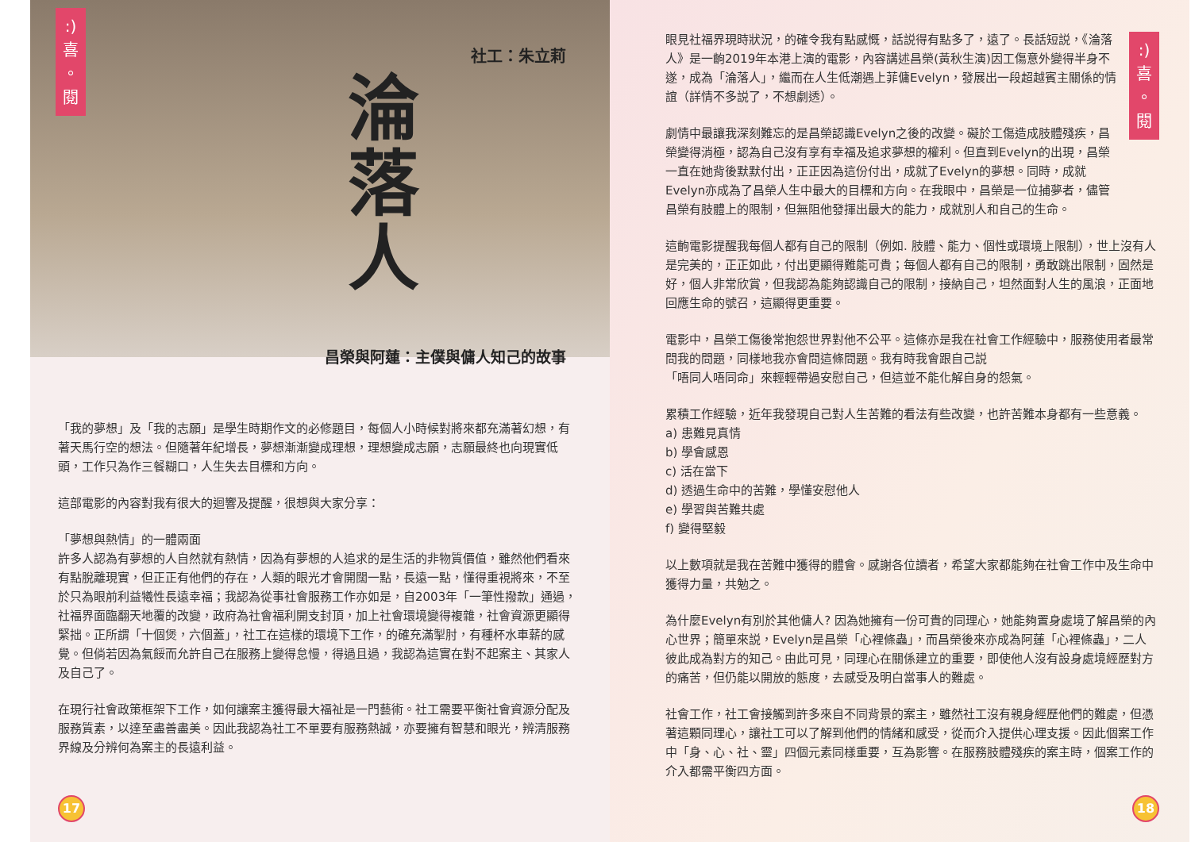:)
喜
。
閱
社工：朱立莉
淪落人
昌榮與阿蓮：主僕與傭人知己的故事
「我的夢想」及「我的志願」是學生時期作文的必修題目，每個人小時候對將來都充滿著幻想，有著天馬行空的想法。但隨著年紀增長，夢想漸漸變成理想，理想變成志願，志願最終也向現實低頭，工作只為作三餐糊口，人生失去目標和方向。
這部電影的內容對我有很大的迴響及提醒，很想與大家分享：
「夢想與熱情」的一體兩面
許多人認為有夢想的人自然就有熱情，因為有夢想的人追求的是生活的非物質價值，雖然他們看來有點脫離現實，但正正有他們的存在，人類的眼光才會開闊一點，長遠一點，懂得重視將來，不至於只為眼前利益犧性長遠幸福；我認為從事社會服務工作亦如是，自2003年「一筆性撥款」通過，社福界面臨翻天地覆的改變，政府為社會福利開支封頂，加上社會環境變得複雜，社會資源更顯得緊拙。正所謂「十個煲，六個蓋」，社工在這樣的環境下工作，的確充滿掣肘，有種杯水車薪的感覺。但倘若因為氣餒而允許自己在服務上變得怠慢，得過且過，我認為這實在對不起案主、其家人及自己了。
在現行社會政策框架下工作，如何讓案主獲得最大福祉是一門藝術。社工需要平衡社會資源分配及服務質素，以達至盡善盡美。因此我認為社工不單要有服務熱誠，亦要擁有智慧和眼光，辨清服務界線及分辨何為案主的長遠利益。
17
:)
喜
。
閱
眼見社福界現時狀況，的確令我有點感慨，話説得有點多了，遠了。長話短説，《淪落人》是一齣2019年本港上演的電影，內容講述昌榮(黃秋生演)因工傷意外變得半身不遂，成為「淪落人」，繼而在人生低潮遇上菲傭Evelyn，發展出一段超越賓主關係的情誼（詳情不多説了，不想劇透）。
劇情中最讓我深刻難忘的是昌榮認識Evelyn之後的改變。礙於工傷造成肢體殘疾，昌榮變得消極，認為自己沒有享有幸福及追求夢想的權利。但直到Evelyn的出現，昌榮一直在她背後默默付出，正正因為這份付出，成就了Evelyn的夢想。同時，成就Evelyn亦成為了昌榮人生中最大的目標和方向。在我眼中，昌榮是一位捕夢者，儘管昌榮有肢體上的限制，但無阻他發揮出最大的能力，成就別人和自己的生命。
這齣電影提醒我每個人都有自己的限制（例如. 肢體、能力、個性或環境上限制），世上沒有人是完美的，正正如此，付出更顯得難能可貴；每個人都有自己的限制，勇敢跳出限制，固然是好，個人非常欣賞，但我認為能夠認識自己的限制，接納自己，坦然面對人生的風浪，正面地回應生命的號召，這顯得更重要。
電影中，昌榮工傷後常抱怨世界對他不公平。這條亦是我在社會工作經驗中，服務使用者最常問我的問題，同樣地我亦會問這條問題。我有時我會跟自己説
「唔同人唔同命」來輕輕帶過安慰自己，但這並不能化解自身的怨氣。
累積工作經驗，近年我發現自己對人生苦難的看法有些改變，也許苦難本身都有一些意義。
a) 患難見真情
b) 學會感恩
c) 活在當下
d) 透過生命中的苦難，學懂安慰他人
e) 學習與苦難共處
f) 變得堅毅
以上數項就是我在苦難中獲得的體會。感謝各位讀者，希望大家都能夠在社會工作中及生命中獲得力量，共勉之。
為什麼Evelyn有別於其他傭人? 因為她擁有一份可貴的同理心，她能夠置身處境了解昌榮的內心世界；簡單來説，Evelyn是昌榮「心裡條蟲」，而昌榮後來亦成為阿蓮「心裡條蟲」，二人彼此成為對方的知己。由此可見，同理心在關係建立的重要，即使他人沒有設身處境經歷對方的痛苦，但仍能以開放的態度，去感受及明白當事人的難處。
社會工作，社工會接觸到許多來自不同背景的案主，雖然社工沒有親身經歷他們的難處，但憑著這顆同理心，讓社工可以了解到他們的情緒和感受，從而介入提供心理支援。因此個案工作中「身、心、社、靈」四個元素同樣重要，互為影響。在服務肢體殘疾的案主時，個案工作的介入都需平衡四方面。
18